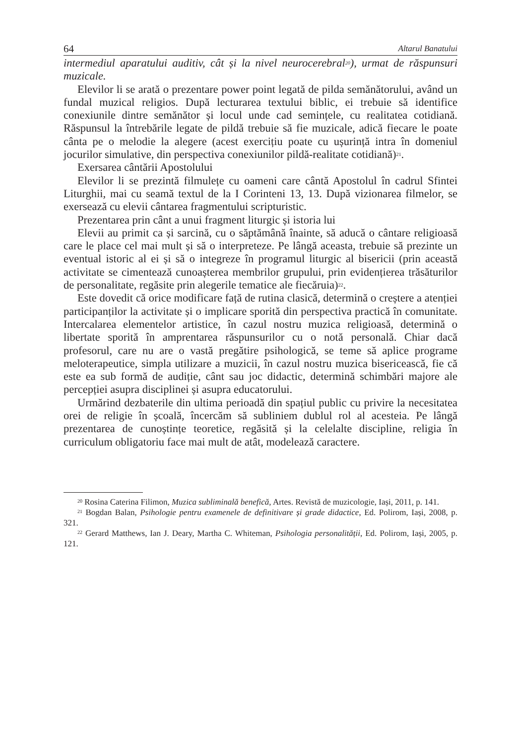64 Altarul Banatului
intermediul aparatului auditiv, cât și la nivel neurocerebral<sup>20</sup>), urmat de răspunsuri muzicale.
Elevilor li se arată o prezentare power point legată de pilda semănătorului, având un fundal muzical religios. După lecturarea textului biblic, ei trebuie să identifice conexiunile dintre semănător și locul unde cad semințele, cu realitatea cotidiană. Răspunsul la întrebările legate de pildă trebuie să fie muzicale, adică fiecare le poate cânta pe o melodie la alegere (acest exercițiu poate cu ușurință intra în domeniul jocurilor simulative, din perspectiva conexiunilor pildă-realitate cotidiană)<sup>21</sup>.
Exersarea cântării Apostolului
Elevilor li se prezintă filmulețe cu oameni care cântă Apostolul în cadrul Sfintei Liturghii, mai cu seamă textul de la I Corinteni 13, 13. După vizionarea filmelor, se exersează cu elevii cântarea fragmentului scripturistic.
Prezentarea prin cânt a unui fragment liturgic și istoria lui
Elevii au primit ca și sarcină, cu o săptămână înainte, să aducă o cântare religioasă care le place cel mai mult și să o interpreteze. Pe lângă aceasta, trebuie să prezinte un eventual istoric al ei și să o integreze în programul liturgic al bisericii (prin această activitate se cimentează cunoașterea membrilor grupului, prin evidențierea trăsăturilor de personalitate, regăsite prin alegerile tematice ale fiecăruia)<sup>22</sup>.
Este dovedit că orice modificare față de rutina clasică, determină o creștere a atenției participanților la activitate și o implicare sporită din perspectiva practică în comunitate. Intercalarea elementelor artistice, în cazul nostru muzica religioasă, determină o libertate sporită în amprentarea răspunsurilor cu o notă personală. Chiar dacă profesorul, care nu are o vastă pregătire psihologică, se teme să aplice programe meloterapeutice, simpla utilizare a muzicii, în cazul nostru muzica bisericească, fie că este ea sub formă de audiție, cânt sau joc didactic, determină schimbări majore ale percepției asupra disciplinei și asupra educatorului.
Urmărind dezbaterile din ultima perioadă din spațiul public cu privire la necesitatea orei de religie în școală, încercăm să subliniem dublul rol al acesteia. Pe lângă prezentarea de cunoștințe teoretice, regăsită și la celelalte discipline, religia în curriculum obligatoriu face mai mult de atât, modelează caractere.
<sup>20</sup> Rosina Caterina Filimon, Muzica subliminală benefică, Artes. Revistă de muzicologie, Iași, 2011, p. 141.
<sup>21</sup> Bogdan Balan, Psihologie pentru examenele de definitivare și grade didactice, Ed. Polirom, Iași, 2008, p. 321.
<sup>22</sup> Gerard Matthews, Ian J. Deary, Martha C. Whiteman, Psihologia personalității, Ed. Polirom, Iași, 2005, p. 121.